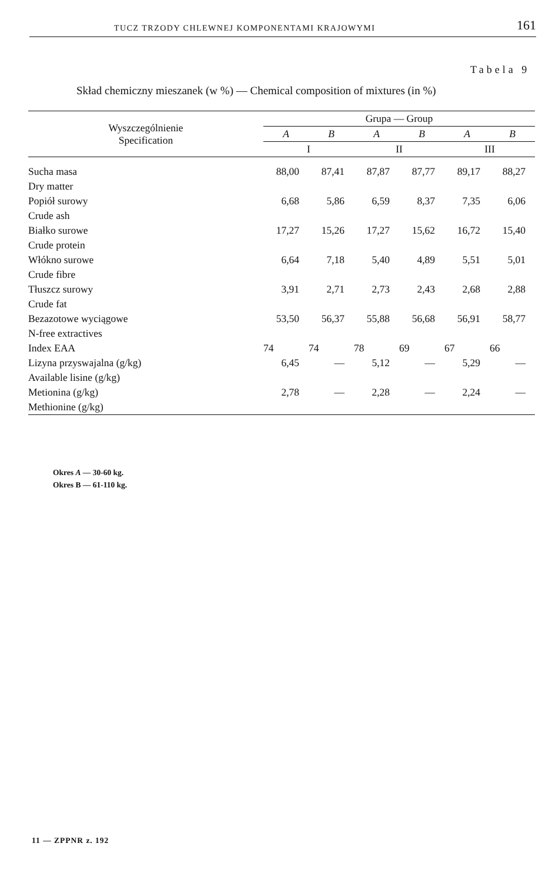TUCZ TRZODY CHLEWNEJ KOMPONENTAMI KRAJOWYMI 161
Tabela 9
Skład chemiczny mieszanek (w %) — Chemical composition of mixtures (in %)
| Wyszczególnienie Specification | Grupa — Group | | | | | |
| --- | --- | --- | --- | --- | --- | --- |
| | A | B | A | B | A | B |
| | I | | II | | III | |
| Sucha masa Dry matter | 88,00 | 87,41 | 87,87 | 87,77 | 89,17 | 88,27 |
| Popiół surowy Crude ash | 6,68 | 5,86 | 6,59 | 8,37 | 7,35 | 6,06 |
| Białko surowe Crude protein | 17,27 | 15,26 | 17,27 | 15,62 | 16,72 | 15,40 |
| Włókno surowe Crude fibre | 6,64 | 7,18 | 5,40 | 4,89 | 5,51 | 5,01 |
| Tłuszcz surowy Crude fat | 3,91 | 2,71 | 2,73 | 2,43 | 2,68 | 2,88 |
| Bezazotowe wyciągowe N-free extractives | 53,50 | 56,37 | 55,88 | 56,68 | 56,91 | 58,77 |
| Index EAA | 74 | 74 | 78 | 69 | 67 | 66 |
| Lizyna przyswajalna (g/kg) Available lisine (g/kg) | 6,45 | — | 5,12 | — | 5,29 | — |
| Metionina (g/kg) Methionine (g/kg) | 2,78 | — | 2,28 | — | 2,24 | — |
Okres A — 30-60 kg.
Okres B — 61-110 kg.
11 — ZPPNR z. 192